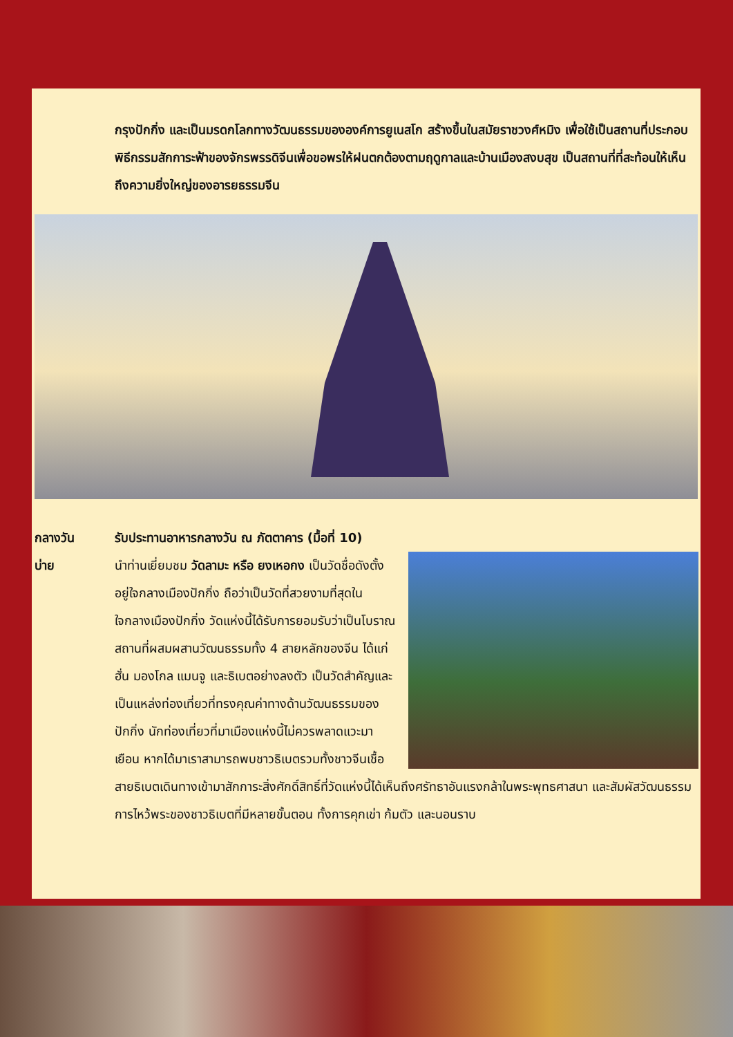กรุงปักกิ่ง และเป็นมรดกโลกทางวัฒนธรรมขององค์การยูเนสโก สร้างขึ้นในสมัยราชวงศ์หมิง เพื่อใช้เป็นสถานที่ประกอบพิธีกรรมสักการะฟ้าของจักรพรรดิจีนเพื่อขอพรให้ฝนตกต้องตามฤดูกาลและบ้านเมืองสงบสุข เป็นสถานที่ที่สะท้อนให้เห็นถึงความยิ่งใหญ่ของอารยธรรมจีน
กลางวัน รับประทานอาหารกลางวัน ณ ภัตตาคาร (มื้อที่ 10)
บ่าย นำท่านเยี่ยมชม วัดลามะ หรือ ยงเหอกง เป็นวัดชื่อดังตั้งอยู่ใจกลางเมืองปักกิ่ง ถือว่าเป็นวัดที่สวยงามที่สุดในใจกลางเมืองปักกิ่ง วัดแห่งนี้ได้รับการยอมรับว่าเป็นโบราณสถานที่ผสมผสานวัฒนธรรมทั้ง 4 สายหลักของจีน ได้แก่ ฮั่น มองโกล แมนจู และธิเบตอย่างลงตัว เป็นวัดสำคัญและเป็นแหล่งท่องเที่ยวที่ทรงคุณค่าทางด้านวัฒนธรรมของปักกิ่ง นักท่องเที่ยวที่มาเมืองแห่งนี้ไม่ควรพลาดแวะมาเยือน หากได้มาเราสามารถพบชาวธิเบตรวมทั้งชาวจีนเชื้อสายธิเบตเดินทางเข้ามาสักการะสิ่งศักดิ์สิทธิ์ที่วัดแห่งนี้ได้เห็นถึงศรัทธาอันแรงกล้าในพระพุทธศาสนา และสัมผัสวัฒนธรรมการไหว้พระของชาวธิเบตที่มีหลายขั้นตอน ทั้งการคุกเข่า ก้มตัว และนอนราบ